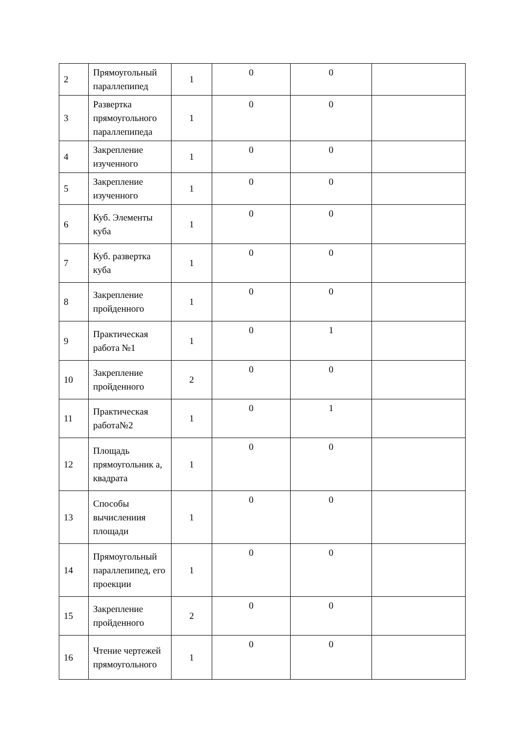| 2 | Прямоугольный параллепипед | 1 | 0 | 0 | |
| 3 | Развертка прямоугольного параллепипеда | 1 | 0 | 0 | |
| 4 | Закрепление изученного | 1 | 0 | 0 | |
| 5 | Закрепление изученного | 1 | 0 | 0 | |
| 6 | Куб. Элементы куба | 1 | 0 | 0 | |
| 7 | Куб. развертка куба | 1 | 0 | 0 | |
| 8 | Закрепление пройденного | 1 | 0 | 0 | |
| 9 | Практическая работа №1 | 1 | 0 | 1 | |
| 10 | Закрепление пройденного | 2 | 0 | 0 | |
| 11 | Практическая работа№2 | 1 | 0 | 1 | |
| 12 | Площадь прямоугольник а, квадрата | 1 | 0 | 0 | |
| 13 | Способы вычислениия площади | 1 | 0 | 0 | |
| 14 | Прямоугольный параллепипед, его проекции | 1 | 0 | 0 | |
| 15 | Закрепление пройденного | 2 | 0 | 0 | |
| 16 | Чтение чертежей прямоугольного | 1 | 0 | 0 | |